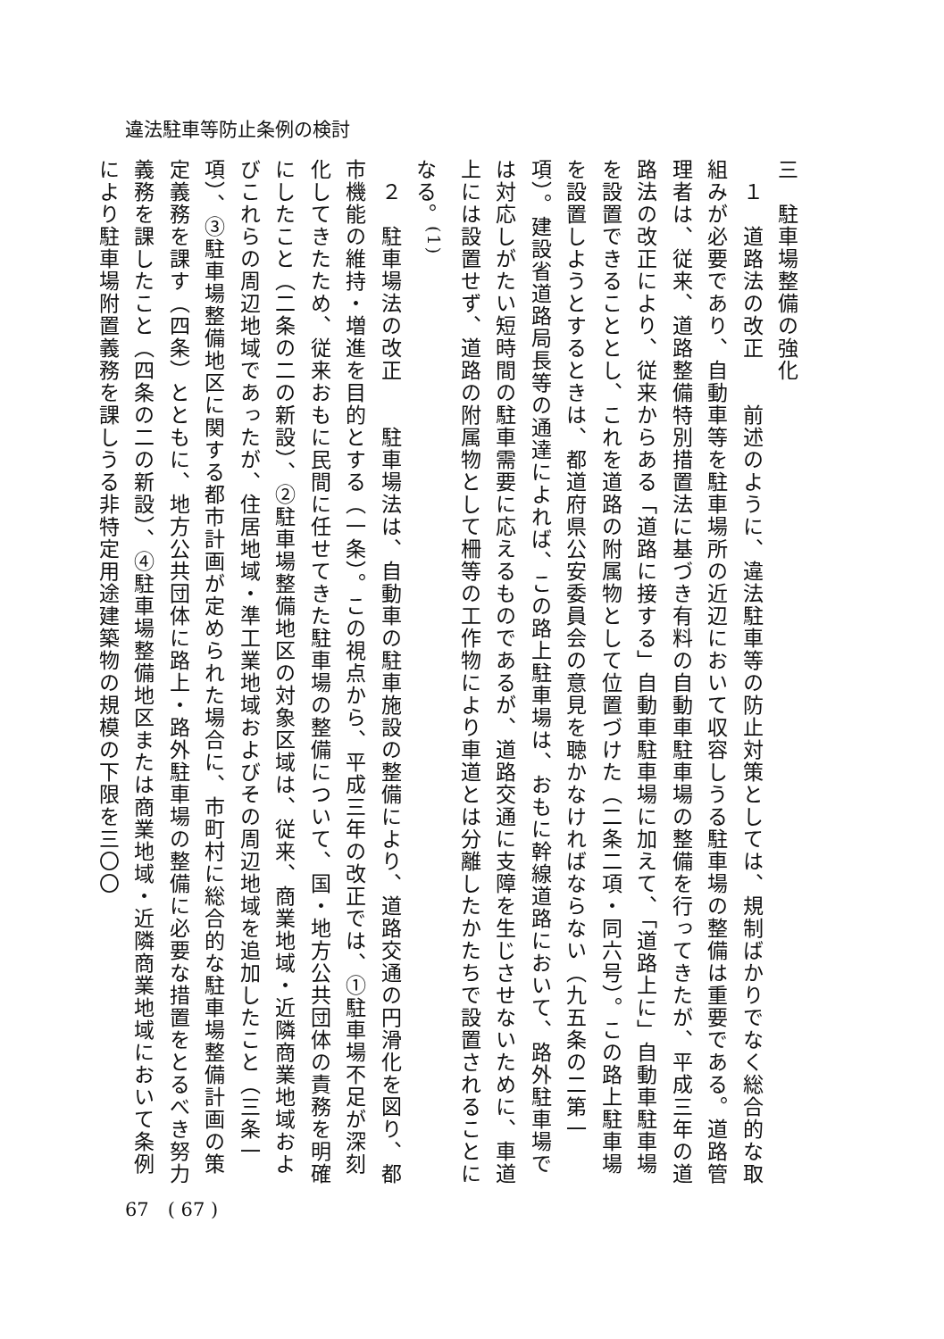違法駐車等防止条例の検討
三　駐車場整備の強化
　１　道路法の改正　　前述のように、違法駐車等の防止対策としては、規制ばかりでなく総合的な取組みが必要であり、自動車等を駐車場所の近辺において収容しうる駐車場の整備は重要である。道路管理者は、従来、道路整備特別措置法に基づき有料の自動車駐車場の整備を行ってきたが、平成三年の道路法の改正により、従来からある「道路に接する」自動車駐車場に加えて、「道路上に」自動車駐車場を設置できることとし、これを道路の附属物として位置づけた（二条二項・同六号）。この路上駐車場を設置しようとするときは、都道府県公安委員会の意見を聴かなければならない（九五条の二第一項）。建設省道路局長等の通達によれば、この路上駐車場は、おもに幹線道路において、路外駐車場では対応しがたい短時間の駐車需要に応えるものであるが、道路交通に支障を生じさせないために、車道上には設置せず、道路の附属物として柵等の工作物により車道とは分離したかたちで設置されることになる。<sup>(1)</sup>
　２　駐車場法の改正　　駐車場法は、自動車の駐車施設の整備により、道路交通の円滑化を図り、都市機能の維持・増進を目的とする（一条）。この視点から、平成三年の改正では、①駐車場不足が深刻化してきたため、従来おもに民間に任せてきた駐車場の整備について、国・地方公共団体の責務を明確にしたこと（二条の二の新設）、②駐車場整備地区の対象区域は、従来、商業地域・近隣商業地域およびこれらの周辺地域であったが、住居地域・準工業地域およびその周辺地域を追加したこと（三条一項）、③駐車場整備地区に関する都市計画が定められた場合に、市町村に総合的な駐車場整備計画の策定義務を課す（四条）とともに、地方公共団体に路上・路外駐車場の整備に必要な措置をとるべき努力義務を課したこと（四条の二の新設）、④駐車場整備地区または商業地域・近隣商業地域において条例により駐車場附置義務を課しうる非特定用途建築物の規模の下限を三〇〇
67　( 67 )